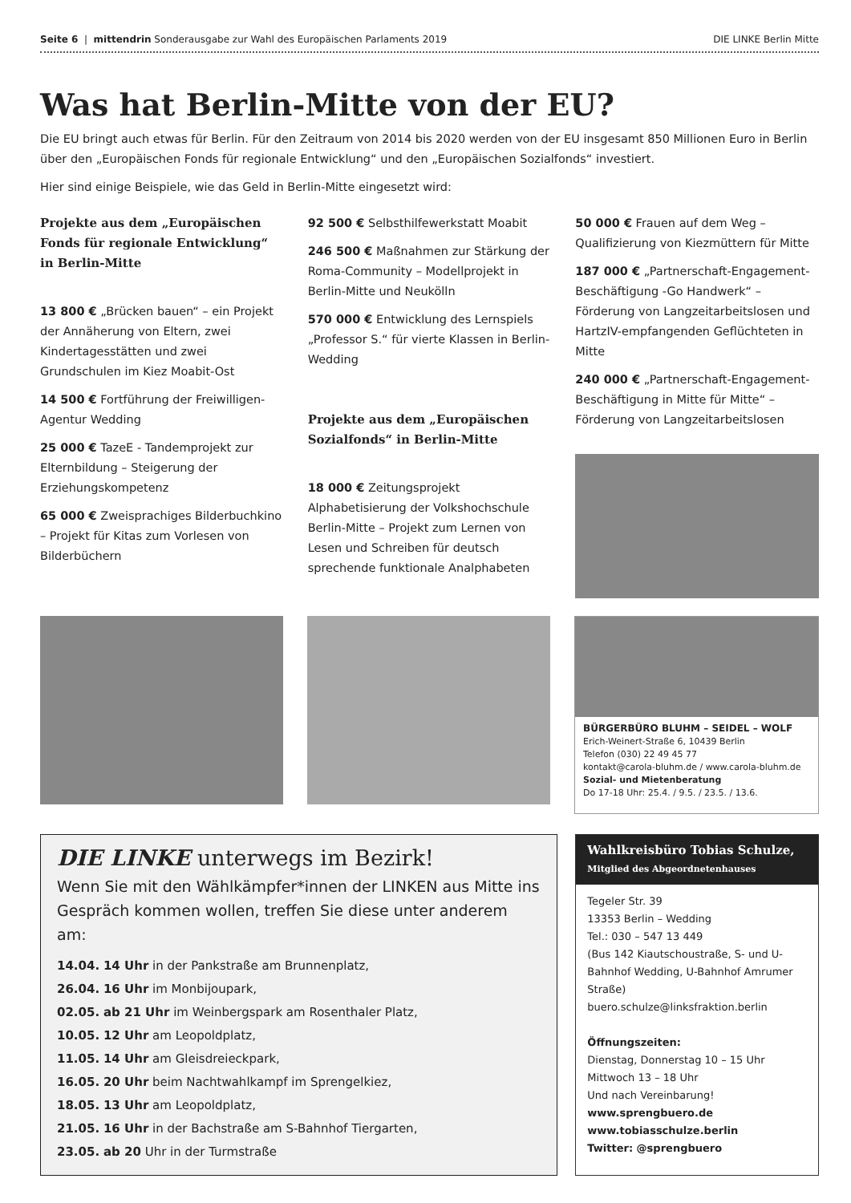Seite 6 | mittendrin Sonderausgabe zur Wahl des Europäischen Parlaments 2019 DIE LINKE Berlin Mitte
Was hat Berlin-Mitte von der EU?
Die EU bringt auch etwas für Berlin. Für den Zeitraum von 2014 bis 2020 werden von der EU insgesamt 850 Millionen Euro in Berlin über den „Europäischen Fonds für regionale Entwicklung“ und den „Europäischen Sozialfonds“ investiert.
Hier sind einige Beispiele, wie das Geld in Berlin-Mitte eingesetzt wird:
Projekte aus dem „Europäischen Fonds für regionale Entwicklung“ in Berlin-Mitte
13 800 € „Brücken bauen“ – ein Projekt der Annäherung von Eltern, zwei Kindertagesstätten und zwei Grundschulen im Kiez Moabit-Ost
14 500 € Fortführung der Freiwilligen-Agentur Wedding
25 000 € TazeE - Tandemprojekt zur Elternbildung – Steigerung der Erziehungskompetenz
65 000 € Zweisprachiges Bilderbuchkino – Projekt für Kitas zum Vorlesen von Bilderbüchern
92 500 € Selbsthilfewerkstatt Moabit
246 500 € Maßnahmen zur Stärkung der Roma-Community – Modellprojekt in Berlin-Mitte und Neukölln
570 000 € Entwicklung des Lernspiels „Professor S.“ für vierte Klassen in Berlin-Wedding
Projekte aus dem „Europäischen Sozialfonds“ in Berlin-Mitte
18 000 € Zeitungsprojekt Alphabetisierung der Volkshochschule Berlin-Mitte – Projekt zum Lernen von Lesen und Schreiben für deutsch sprechende funktionale Analphabeten
50 000 € Frauen auf dem Weg – Qualifizierung von Kiezmüttern für Mitte
187 000 € „Partnerschaft-Engagement-Beschäftigung -Go Handwerk“ – Förderung von Langzeitarbeitslosen und HartzIV-empfangenden Geflüchteten in Mitte
240 000 € „Partnerschaft-Engagement-Beschäftigung in Mitte für Mitte“ – Förderung von Langzeitarbeitslosen
BÜRGERBÜRO BLUHM – SEIDEL – WOLF
Erich-Weinert-Straße 6, 10439 Berlin
Telefon (030) 22 49 45 77
kontakt@carola-bluhm.de / www.carola-bluhm.de
Sozial- und Mietenberatung
Do 17-18 Uhr: 25.4. / 9.5. / 23.5. / 13.6.
DIE LINKE unterwegs im Bezirk!
Wenn Sie mit den Wählkämpfer*innen der LINKEN aus Mitte ins Gespräch kommen wollen, treffen Sie diese unter anderem am:
14.04. 14 Uhr in der Pankstraße am Brunnenplatz,
26.04. 16 Uhr im Monbijoupark,
02.05. ab 21 Uhr im Weinbergspark am Rosenthaler Platz,
10.05. 12 Uhr am Leopoldplatz,
11.05. 14 Uhr am Gleisdreieckpark,
16.05. 20 Uhr beim Nachtwahlkampf im Sprengelkiez,
18.05. 13 Uhr am Leopoldplatz,
21.05. 16 Uhr in der Bachstraße am S-Bahnhof Tiergarten,
23.05. ab 20 Uhr in der Turmstraße
Wahlkreisbüro Tobias Schulze,
Mitglied des Abgeordnetenhauses
Tegeler Str. 39
13353 Berlin – Wedding
Tel.: 030 – 547 13 449
(Bus 142 Kiautschoustraße, S- und U-Bahnhof Wedding, U-Bahnhof Amrumer Straße)
buero.schulze@linksfraktion.berlin
Öffnungszeiten:
Dienstag, Donnerstag 10 – 15 Uhr
Mittwoch 13 – 18 Uhr
Und nach Vereinbarung!
www.sprengbuero.de
www.tobiasschulze.berlin
Twitter: @sprengbuero